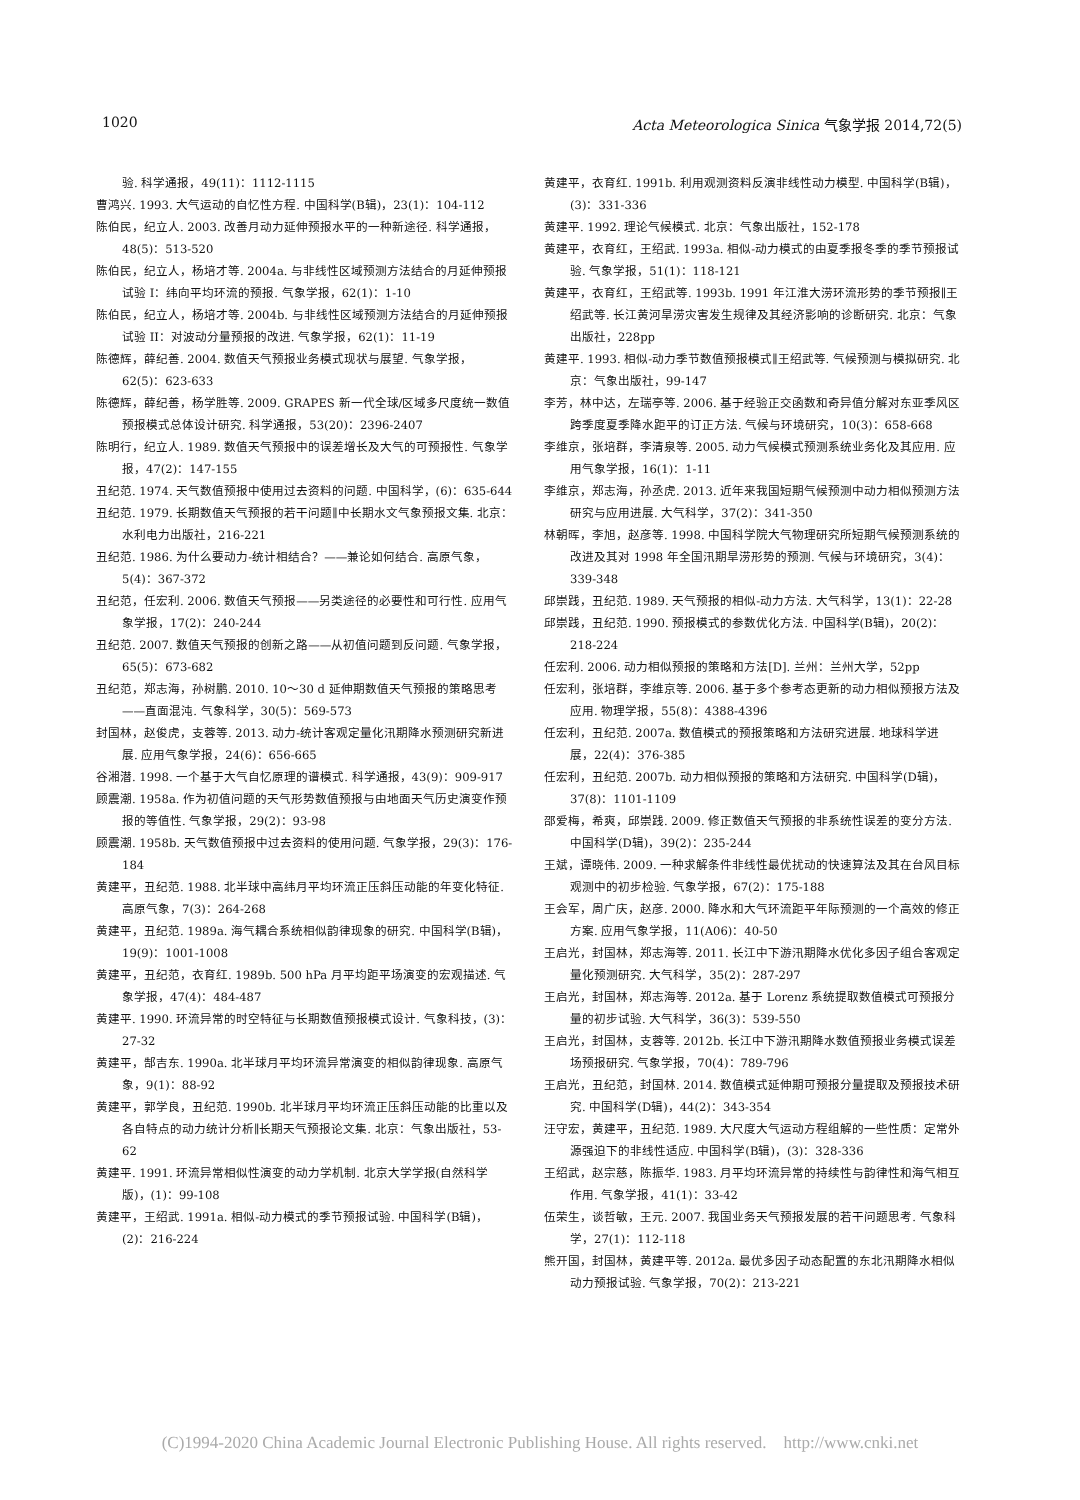1020 Acta Meteorologica Sinica 气象学报 2014,72(5)
验. 科学通报，49(11)：1112-1115
曹鸿兴. 1993. 大气运动的自忆性方程. 中国科学(B辑)，23(1)：104-112
陈伯民，纪立人. 2003. 改善月动力延伸预报水平的一种新途径. 科学通报，48(5)：513-520
陈伯民，纪立人，杨培才等. 2004a. 与非线性区域预测方法结合的月延伸预报试验 I：纬向平均环流的预报. 气象学报，62(1)：1-10
陈伯民，纪立人，杨培才等. 2004b. 与非线性区域预测方法结合的月延伸预报试验 II：对波动分量预报的改进. 气象学报，62(1)：11-19
陈德辉，薛纪善. 2004. 数值天气预报业务模式现状与展望. 气象学报，62(5)：623-633
陈德辉，薛纪善，杨学胜等. 2009. GRAPES 新一代全球/区域多尺度统一数值预报模式总体设计研究. 科学通报，53(20)：2396-2407
陈明行，纪立人. 1989. 数值天气预报中的误差增长及大气的可预报性. 气象学报，47(2)：147-155
丑纪范. 1974. 天气数值预报中使用过去资料的问题. 中国科学，(6)：635-644
丑纪范. 1979. 长期数值天气预报的若干问题∥中长期水文气象预报文集. 北京：水利电力出版社，216-221
丑纪范. 1986. 为什么要动力-统计相结合？——兼论如何结合. 高原气象，5(4)：367-372
丑纪范，任宏利. 2006. 数值天气预报——另类途径的必要性和可行性. 应用气象学报，17(2)：240-244
丑纪范. 2007. 数值天气预报的创新之路——从初值问题到反问题. 气象学报，65(5)：673-682
丑纪范，郑志海，孙树鹏. 2010. 10～30 d 延伸期数值天气预报的策略思考——直面混沌. 气象科学，30(5)：569-573
封国林，赵俊虎，支蓉等. 2013. 动力-统计客观定量化汛期降水预测研究新进展. 应用气象学报，24(6)：656-665
谷湘潜. 1998. 一个基于大气自忆原理的谱模式. 科学通报，43(9)：909-917
顾震潮. 1958a. 作为初值问题的天气形势数值预报与由地面天气历史演变作预报的等值性. 气象学报，29(2)：93-98
顾震潮. 1958b. 天气数值预报中过去资料的使用问题. 气象学报，29(3)：176-184
黄建平，丑纪范. 1988. 北半球中高纬月平均环流正压斜压动能的年变化特征. 高原气象，7(3)：264-268
黄建平，丑纪范. 1989a. 海气耦合系统相似韵律现象的研究. 中国科学(B辑)，19(9)：1001-1008
黄建平，丑纪范，衣育红. 1989b. 500 hPa 月平均距平场演变的宏观描述. 气象学报，47(4)：484-487
黄建平. 1990. 环流异常的时空特征与长期数值预报模式设计. 气象科技，(3)：27-32
黄建平，郜吉东. 1990a. 北半球月平均环流异常演变的相似韵律现象. 高原气象，9(1)：88-92
黄建平，郭学良，丑纪范. 1990b. 北半球月平均环流正压斜压动能的比重以及各自特点的动力统计分析∥长期天气预报论文集. 北京：气象出版社，53-62
黄建平. 1991. 环流异常相似性演变的动力学机制. 北京大学学报(自然科学版)，(1)：99-108
黄建平，王绍武. 1991a. 相似-动力模式的季节预报试验. 中国科学(B辑)，(2)：216-224
黄建平，衣育红. 1991b. 利用观测资料反演非线性动力模型. 中国科学(B辑)，(3)：331-336
黄建平. 1992. 理论气候模式. 北京：气象出版社，152-178
黄建平，衣育红，王绍武. 1993a. 相似-动力模式的由夏季报冬季的季节预报试验. 气象学报，51(1)：118-121
黄建平，衣育红，王绍武等. 1993b. 1991 年江淮大涝环流形势的季节预报∥王绍武等. 长江黄河旱涝灾害发生规律及其经济影响的诊断研究. 北京：气象出版社，228pp
黄建平. 1993. 相似-动力季节数值预报模式∥王绍武等. 气候预测与模拟研究. 北京：气象出版社，99-147
李芳，林中达，左瑞亭等. 2006. 基于经验正交函数和奇异值分解对东亚季风区跨季度夏季降水距平的订正方法. 气候与环境研究，10(3)：658-668
李维京，张培群，李清泉等. 2005. 动力气候模式预测系统业务化及其应用. 应用气象学报，16(1)：1-11
李维京，郑志海，孙丞虎. 2013. 近年来我国短期气候预测中动力相似预测方法研究与应用进展. 大气科学，37(2)：341-350
林朝晖，李旭，赵彦等. 1998. 中国科学院大气物理研究所短期气候预测系统的改进及其对 1998 年全国汛期旱涝形势的预测. 气候与环境研究，3(4)：339-348
邱崇践，丑纪范. 1989. 天气预报的相似-动力方法. 大气科学，13(1)：22-28
邱崇践，丑纪范. 1990. 预报模式的参数优化方法. 中国科学(B辑)，20(2)：218-224
任宏利. 2006. 动力相似预报的策略和方法[D]. 兰州：兰州大学，52pp
任宏利，张培群，李维京等. 2006. 基于多个参考态更新的动力相似预报方法及应用. 物理学报，55(8)：4388-4396
任宏利，丑纪范. 2007a. 数值模式的预报策略和方法研究进展. 地球科学进展，22(4)：376-385
任宏利，丑纪范. 2007b. 动力相似预报的策略和方法研究. 中国科学(D辑)，37(8)：1101-1109
邵爱梅，希爽，邱崇践. 2009. 修正数值天气预报的非系统性误差的变分方法. 中国科学(D辑)，39(2)：235-244
王斌，谭晓伟. 2009. 一种求解条件非线性最优扰动的快速算法及其在台风目标观测中的初步检验. 气象学报，67(2)：175-188
王会军，周广庆，赵彦. 2000. 降水和大气环流距平年际预测的一个高效的修正方案. 应用气象学报，11(A06)：40-50
王启光，封国林，郑志海等. 2011. 长江中下游汛期降水优化多因子组合客观定量化预测研究. 大气科学，35(2)：287-297
王启光，封国林，郑志海等. 2012a. 基于 Lorenz 系统提取数值模式可预报分量的初步试验. 大气科学，36(3)：539-550
王启光，封国林，支蓉等. 2012b. 长江中下游汛期降水数值预报业务模式误差场预报研究. 气象学报，70(4)：789-796
王启光，丑纪范，封国林. 2014. 数值模式延伸期可预报分量提取及预报技术研究. 中国科学(D辑)，44(2)：343-354
汪守宏，黄建平，丑纪范. 1989. 大尺度大气运动方程组解的一些性质：定常外源强迫下的非线性适应. 中国科学(B辑)，(3)：328-336
王绍武，赵宗慈，陈振华. 1983. 月平均环流异常的持续性与韵律性和海气相互作用. 气象学报，41(1)：33-42
伍荣生，谈哲敏，王元. 2007. 我国业务天气预报发展的若干问题思考. 气象科学，27(1)：112-118
熊开国，封国林，黄建平等. 2012a. 最优多因子动态配置的东北汛期降水相似动力预报试验. 气象学报，70(2)：213-221
(C)1994-2020 China Academic Journal Electronic Publishing House. All rights reserved. http://www.cnki.net